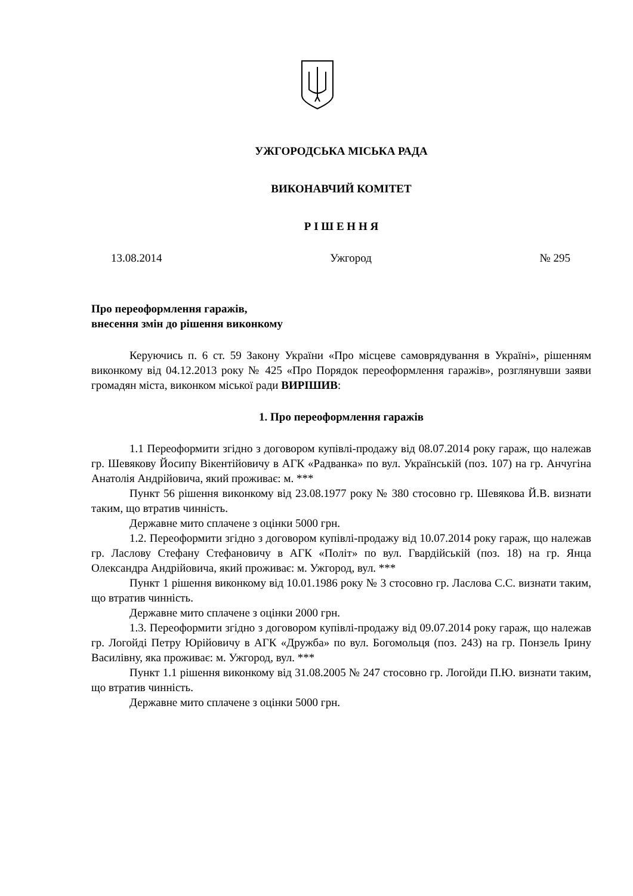УЖГОРОДСЬКА МІСЬКА РАДА
ВИКОНАВЧИЙ КОМІТЕТ
Р І Ш Е Н Н Я
13.08.2014 Ужгород № 295
Про переоформлення гаражів,
внесення змін до рішення виконкому
Керуючись п. 6 ст. 59 Закону України «Про місцеве самоврядування в Україні», рішенням виконкому від 04.12.2013 року № 425 «Про Порядок переоформлення гаражів», розглянувши заяви громадян міста, виконком міської ради ВИРІШИВ:
1. Про переоформлення гаражів
1.1 Переоформити згідно з договором купівлі-продажу від 08.07.2014 року гараж, що належав гр. Шевякову Йосипу Вікентійовичу в АГК «Радванка» по вул. Українській (поз. 107) на гр. Анчугіна Анатолія Андрійовича, який проживає: м. ***
Пункт 56 рішення виконкому від 23.08.1977 року № 380 стосовно гр. Шевякова Й.В. визнати таким, що втратив чинність.
Державне мито сплачене з оцінки 5000 грн.
1.2. Переоформити згідно з договором купівлі-продажу від 10.07.2014 року гараж, що належав гр. Ласлову Стефану Стефановичу в АГК «Політ» по вул. Гвардійській (поз. 18) на гр. Янца Олександра Андрійовича, який проживає: м. Ужгород, вул. ***
Пункт 1 рішення виконкому від 10.01.1986 року № 3 стосовно гр. Ласлова С.С. визнати таким, що втратив чинність.
Державне мито сплачене з оцінки 2000 грн.
1.3. Переоформити згідно з договором купівлі-продажу від 09.07.2014 року гараж, що належав гр. Логойді Петру Юрійовичу в АГК «Дружба» по вул. Богомольця (поз. 243) на гр. Понзель Ірину Василівну, яка проживає: м. Ужгород, вул. ***
Пункт 1.1 рішення виконкому від 31.08.2005 № 247 стосовно гр. Логойди П.Ю. визнати таким, що втратив чинність.
Державне мито сплачене з оцінки 5000 грн.